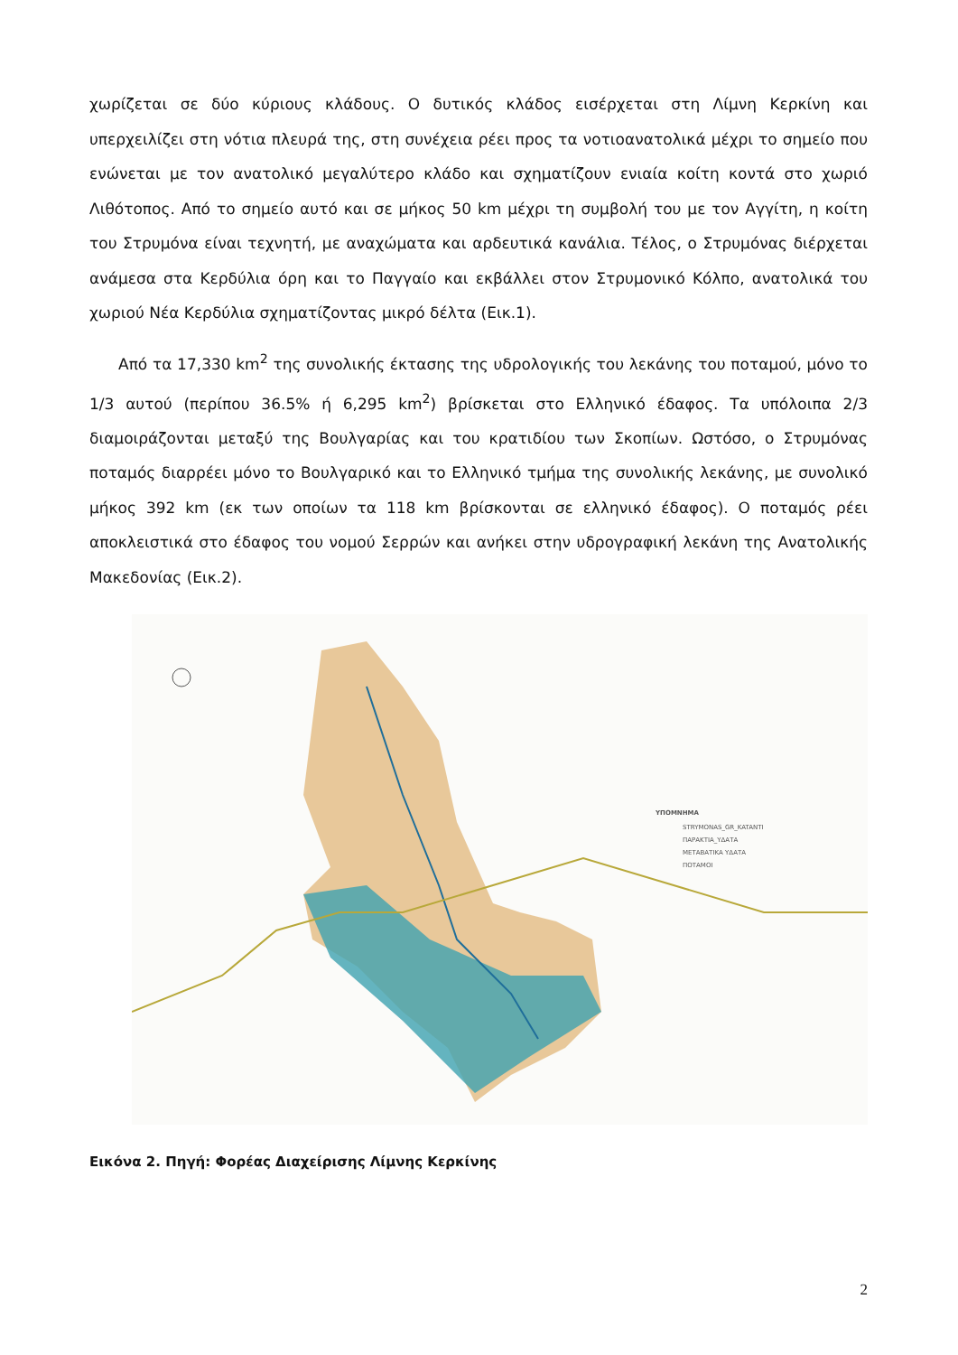χωρίζεται σε δύο κύριους κλάδους. Ο δυτικός κλάδος εισέρχεται στη Λίμνη Κερκίνη και υπερχειλίζει στη νότια πλευρά της, στη συνέχεια ρέει προς τα νοτιοανατολικά μέχρι το σημείο που ενώνεται με τον ανατολικό μεγαλύτερο κλάδο και σχηματίζουν ενιαία κοίτη κοντά στο χωριό Λιθότοπος. Από το σημείο αυτό και σε μήκος 50 km μέχρι τη συμβολή του με τον Αγγίτη, η κοίτη του Στρυμόνα είναι τεχνητή, με αναχώματα και αρδευτικά κανάλια. Τέλος, ο Στρυμόνας διέρχεται ανάμεσα στα Κερδύλια όρη και το Παγγαίο και εκβάλλει στον Στρυμονικό Κόλπο, ανατολικά του χωριού Νέα Κερδύλια σχηματίζοντας μικρό δέλτα (Εικ.1).
Από τα 17,330 km<sup>2</sup> της συνολικής έκτασης της υδρολογικής του λεκάνης του ποταμού, μόνο το 1/3 αυτού (περίπου 36.5% ή 6,295 km<sup>2</sup>) βρίσκεται στο Ελληνικό έδαφος. Τα υπόλοιπα 2/3 διαμοιράζονται μεταξύ της Βουλγαρίας και του κρατιδίου των Σκοπίων. Ωστόσο, ο Στρυμόνας ποταμός διαρρέει μόνο το Βουλγαρικό και το Ελληνικό τμήμα της συνολικής λεκάνης, με συνολικό μήκος 392 km (εκ των οποίων τα 118 km βρίσκονται σε ελληνικό έδαφος). Ο ποταμός ρέει αποκλειστικά στο έδαφος του νομού Σερρών και ανήκει στην υδρογραφική λεκάνη της Ανατολικής Μακεδονίας (Εικ.2).
ΥΠΟΜΝΗΜΑ
STRYMONAS_GR_KATANTI
ΠΑΡΑΚΤΙΑ_ΥΔΑΤΑ
ΜΕΤΑΒΑΤΙΚΑ ΥΔΑΤΑ
ΠΟΤΑΜΟΙ
Εικόνα 2. Πηγή: Φορέας Διαχείρισης Λίμνης Κερκίνης
2